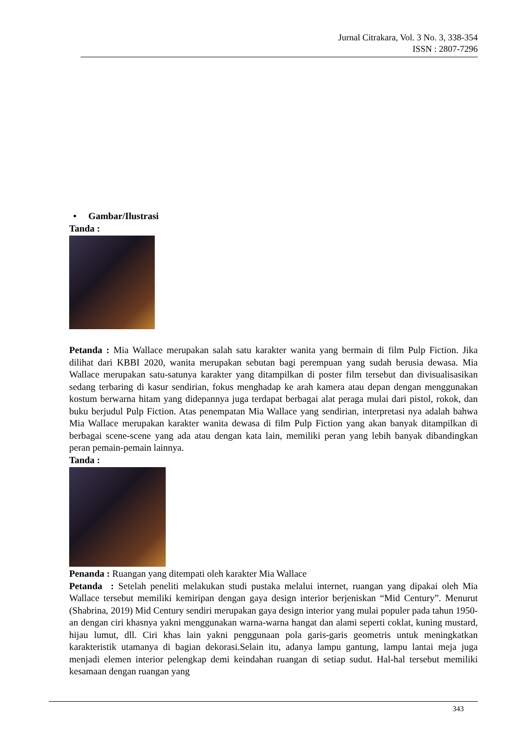Jurnal Citrakara, Vol. 3 No. 3, 338-354
ISSN : 2807-7296
• Gambar/Ilustrasi
Tanda :
Petanda : Mia Wallace merupakan salah satu karakter wanita yang bermain di film Pulp Fiction. Jika dilihat dari KBBI 2020, wanita merupakan sebutan bagi perempuan yang sudah berusia dewasa. Mia Wallace merupakan satu-satunya karakter yang ditampilkan di poster film tersebut dan divisualisasikan sedang terbaring di kasur sendirian, fokus menghadap ke arah kamera atau depan dengan menggunakan kostum berwarna hitam yang didepannya juga terdapat berbagai alat peraga mulai dari pistol, rokok, dan buku berjudul Pulp Fiction. Atas penempatan Mia Wallace yang sendirian, interpretasi nya adalah bahwa Mia Wallace merupakan karakter wanita dewasa di film Pulp Fiction yang akan banyak ditampilkan di berbagai scene-scene yang ada atau dengan kata lain, memiliki peran yang lebih banyak dibandingkan peran pemain-pemain lainnya.
Tanda :
Penanda : Ruangan yang ditempati oleh karakter Mia Wallace
Petanda : Setelah peneliti melakukan studi pustaka melalui internet, ruangan yang dipakai oleh Mia Wallace tersebut memiliki kemiripan dengan gaya design interior berjeniskan “Mid Century”. Menurut (Shabrina, 2019) Mid Century sendiri merupakan gaya design interior yang mulai populer pada tahun 1950-an dengan ciri khasnya yakni menggunakan warna-warna hangat dan alami seperti coklat, kuning mustard, hijau lumut, dll. Ciri khas lain yakni penggunaan pola garis-garis geometris untuk meningkatkan karakteristik utamanya di bagian dekorasi.Selain itu, adanya lampu gantung, lampu lantai meja juga menjadi elemen interior pelengkap demi keindahan ruangan di setiap sudut. Hal-hal tersebut memiliki kesamaan dengan ruangan yang
343